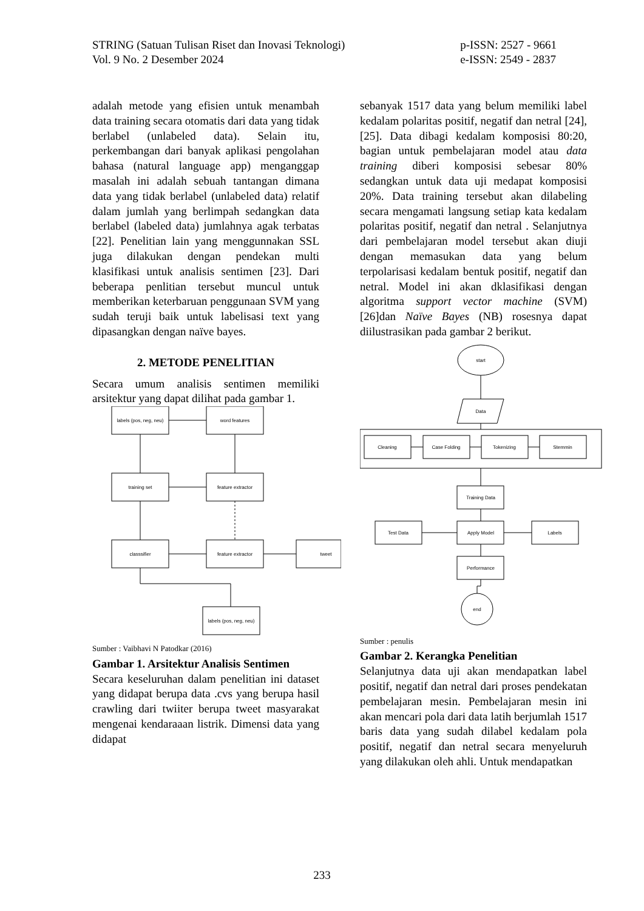STRING (Satuan Tulisan Riset dan Inovasi Teknologi)
Vol. 9 No. 2 Desember 2024
p-ISSN: 2527 - 9661
e-ISSN: 2549 - 2837
adalah metode yang efisien untuk menambah data training secara otomatis dari data yang tidak berlabel (unlabeled data). Selain itu, perkembangan dari banyak aplikasi pengolahan bahasa (natural language app) menganggap masalah ini adalah sebuah tantangan dimana data yang tidak berlabel (unlabeled data) relatif dalam jumlah yang berlimpah sedangkan data berlabel (labeled data) jumlahnya agak terbatas [22]. Penelitian lain yang menggunnakan SSL juga dilakukan dengan pendekan multi klasifikasi untuk analisis sentimen [23]. Dari beberapa penlitian tersebut muncul untuk memberikan keterbaruan penggunaan SVM yang sudah teruji baik untuk labelisasi text yang dipasangkan dengan naïve bayes.
2. METODE PENELITIAN
Secara umum analisis sentimen memiliki arsitektur yang dapat dilihat pada gambar 1.
labels (pos, neg, neu)
word features
training set
feature extractor
classsifier
feature extractor
tweet
labels (pos, neg, neu)
Sumber : Vaibhavi N Patodkar (2016)
Gambar 1. Arsitektur Analisis Sentimen
Secara keseluruhan dalam penelitian ini dataset yang didapat berupa data .cvs yang berupa hasil crawling dari twiiter berupa tweet masyarakat mengenai kendaraaan listrik. Dimensi data yang didapat
sebanyak 1517 data yang belum memiliki label kedalam polaritas positif, negatif dan netral [24], [25]. Data dibagi kedalam komposisi 80:20, bagian untuk pembelajaran model atau data training diberi komposisi sebesar 80% sedangkan untuk data uji medapat komposisi 20%. Data training tersebut akan dilabeling secara mengamati langsung setiap kata kedalam polaritas positif, negatif dan netral . Selanjutnya dari pembelajaran model tersebut akan diuji dengan memasukan data yang belum terpolarisasi kedalam bentuk positif, negatif dan netral. Model ini akan dklasifikasi dengan algoritma support vector machine (SVM)[26]dan Naïve Bayes (NB) rosesnya dapat diilustrasikan pada gambar 2 berikut.
start
Data
Cleaning
Case Folding
Tokenizing
Stemmin
Training Data
Test Data
Apply Model
Labels
Performance
end
Sumber : penulis
Gambar 2. Kerangka Penelitian
Selanjutnya data uji akan mendapatkan label positif, negatif dan netral dari proses pendekatan pembelajaran mesin. Pembelajaran mesin ini akan mencari pola dari data latih berjumlah 1517 baris data yang sudah dilabel kedalam pola positif, negatif dan netral secara menyeluruh yang dilakukan oleh ahli. Untuk mendapatkan
233